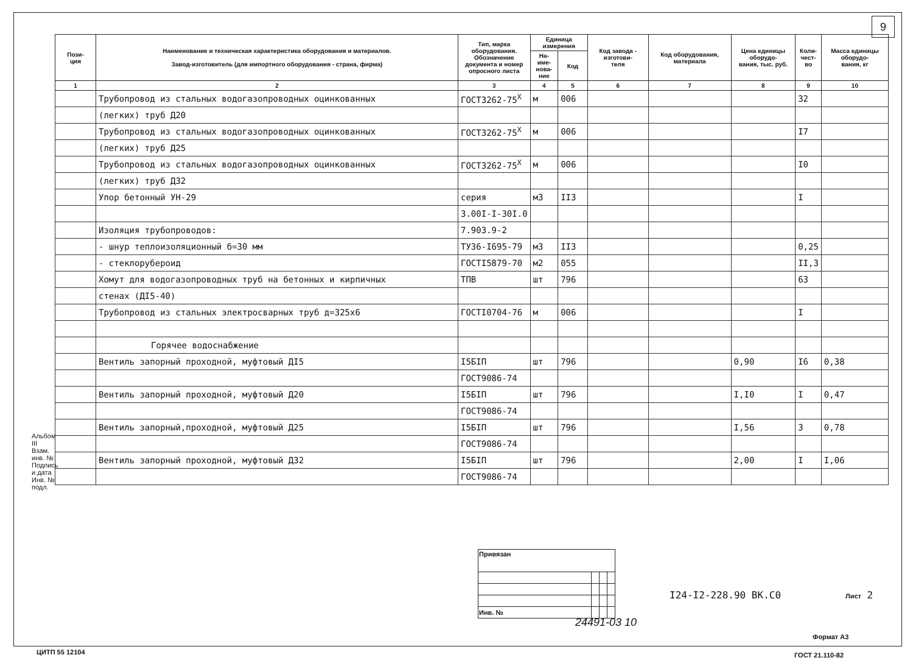9
| Пози- ция | Наименование и техническая характеристика оборудования и материалов. Завод-изготовитель (для импортного оборудования - страна, фирма) | Тип, марка оборудования. Обозначение документа и номер опросного листа | Единица измерения | | Код завода - изготови- теля | Код оборудования, материала | Цена единицы оборудо- вания, тыс. руб. | Коли- чест- во | Масса единицы оборудо- вания, кг |
| --- | --- | --- | --- | --- | --- | --- | --- | --- | --- |
| | | | На- име- нова- ние | Код | | | | | |
| 1 | 2 | 3 | 4 | 5 | 6 | 7 | 8 | 9 | 10 |
| | Трубопровод из стальных водогазопроводных оцинкованных | ГОСТ3262-75<sup>X</sup> | м | 006 | | | | 32 | |
| | (легких) труб Д20 | | | | | | | | |
| | Трубопровод из стальных водогазопроводных оцинкованных | ГОСТ3262-75<sup>X</sup> | м | 006 | | | | I7 | |
| | (легких) труб Д25 | | | | | | | | |
| | Трубопровод из стальных водогазопроводных оцинкованных | ГОСТ3262-75<sup>X</sup> | м | 006 | | | | I0 | |
| | (легких) труб Д32 | | | | | | | | |
| | Упор бетонный УН-29 | серия | м3 | II3 | | | | I | |
| | | 3.00I-I-30I.0 | | | | | | | |
| | Изоляция трубопроводов: | 7.903.9-2 | | | | | | | |
| | - шнур теплоизоляционный б=30 мм | ТУ36-I695-79 | м3 | II3 | | | | 0,25 | |
| | - стеклорубероид | ГОСТI5879-70 | м2 | 055 | | | | II,3 | |
| | Хомут для водогазопроводных труб на бетонных и кирпичных | ТПВ | шт | 796 | | | | 63 | |
| | стенах (ДI5-40) | | | | | | | | |
| | Трубопровод из стальных электросварных труб д=325х6 | ГОСТI0704-76 | м | 006 | | | | I | |
| | Горячее водоснабжение | | | | | | | | |
| | Вентиль запорный проходной, муфтовый ДI5 | I5БIП | шт | 796 | | | 0,90 | I6 | 0,38 |
| | | ГОСТ9086-74 | | | | | | | |
| | Вентиль запорный проходной, муфтовый Д20 | I5БIП | шт | 796 | | | I,I0 | I | 0,47 |
| | | ГОСТ9086-74 | | | | | | | |
| | Вентиль запорный,проходной, муфтовый Д25 | I5БIП | шт | 796 | | | I,56 | 3 | 0,78 |
| | | ГОСТ9086-74 | | | | | | | |
| | Вентиль запорный проходной, муфтовый Д32 | I5БIП | шт | 796 | | | 2,00 | I | I,06 |
| | | ГОСТ9086-74 | | | | | | | |
Альбом III
Взам. инв. №
Подпись и дата
Инв. № подл.
| Привязан | | | |
| Инв. № | | | |
I24-I2-228.90 ВК.С0 Лист 2
24491-03 10
Формат А3
ГОСТ 21.110-82
ЦИТП 55 12104